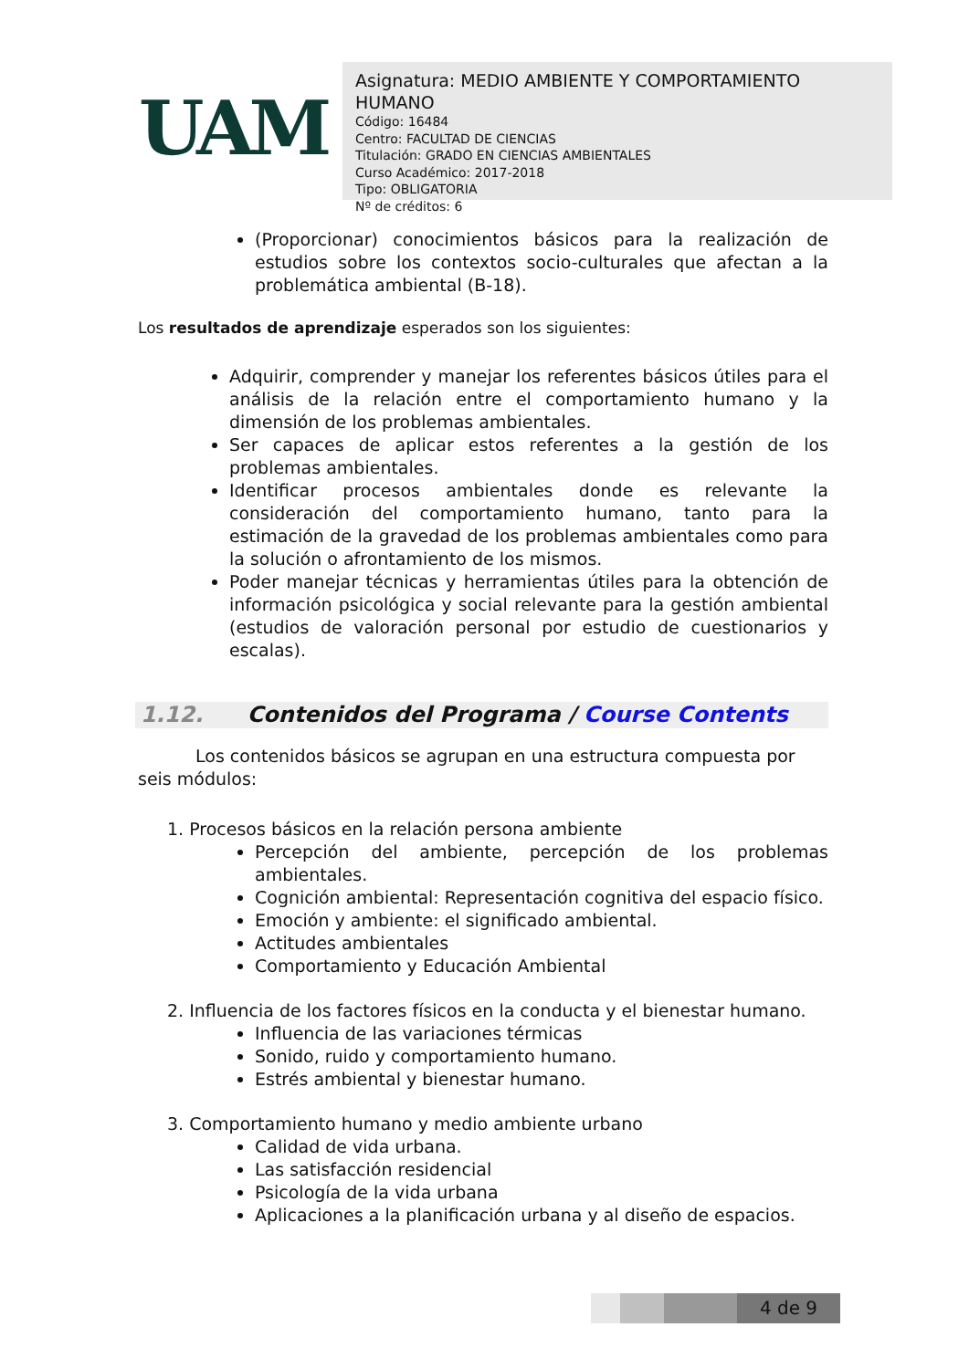UAM
Asignatura: MEDIO AMBIENTE Y COMPORTAMIENTO HUMANO
Código: 16484
Centro: FACULTAD DE CIENCIAS
Titulación: GRADO EN CIENCIAS AMBIENTALES
Curso Académico: 2017-2018
Tipo: OBLIGATORIA
Nº de créditos: 6
(Proporcionar) conocimientos básicos para la realización de estudios sobre los contextos socio-culturales que afectan a la problemática ambiental (B-18).
Los resultados de aprendizaje esperados son los siguientes:
Adquirir, comprender y manejar los referentes básicos útiles para el análisis de la relación entre el comportamiento humano y la dimensión de los problemas ambientales.
Ser capaces de aplicar estos referentes a la gestión de los problemas ambientales.
Identificar procesos ambientales donde es relevante la consideración del comportamiento humano, tanto para la estimación de la gravedad de los problemas ambientales como para la solución o afrontamiento de los mismos.
Poder manejar técnicas y herramientas útiles para la obtención de información psicológica y social relevante para la gestión ambiental (estudios de valoración personal por estudio de cuestionarios y escalas).
1.12. Contenidos del Programa / Course Contents
Los contenidos básicos se agrupan en una estructura compuesta por seis módulos:
1. Procesos básicos en la relación persona ambiente
Percepción del ambiente, percepción de los problemas ambientales.
Cognición ambiental: Representación cognitiva del espacio físico.
Emoción y ambiente: el significado ambiental.
Actitudes ambientales
Comportamiento y Educación Ambiental
2. Influencia de los factores físicos en la conducta y el bienestar humano.
Influencia de las variaciones térmicas
Sonido, ruido y comportamiento humano.
Estrés ambiental y bienestar humano.
3. Comportamiento humano y medio ambiente urbano
Calidad de vida urbana.
Las satisfacción residencial
Psicología de la vida urbana
Aplicaciones a la planificación urbana y al diseño de espacios.
4 de 9